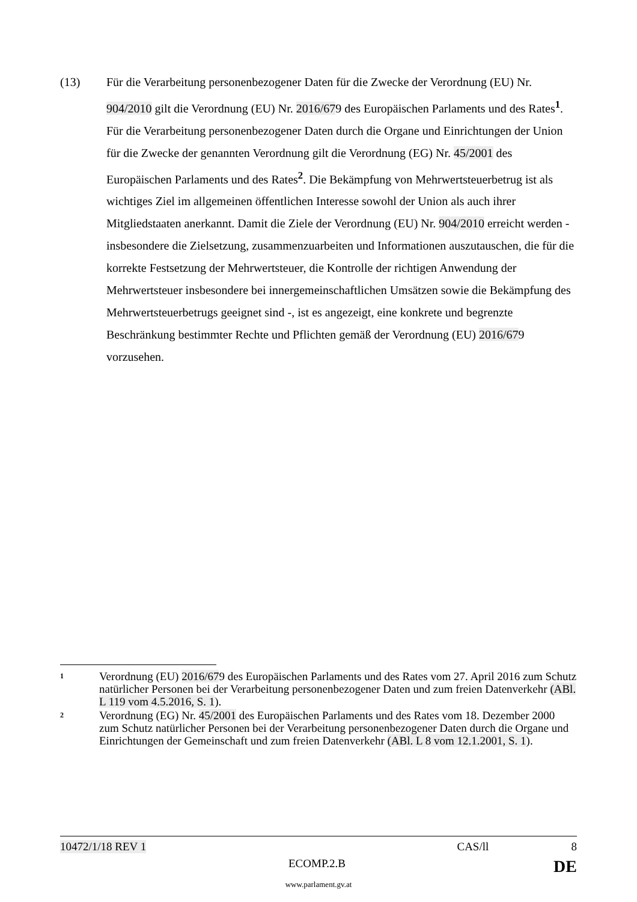(13) Für die Verarbeitung personenbezogener Daten für die Zwecke der Verordnung (EU) Nr. 904/2010 gilt die Verordnung (EU) Nr. 2016/679 des Europäischen Parlaments und des Rates<sup>1</sup>. Für die Verarbeitung personenbezogener Daten durch die Organe und Einrichtungen der Union für die Zwecke der genannten Verordnung gilt die Verordnung (EG) Nr. 45/2001 des Europäischen Parlaments und des Rates<sup>2</sup>. Die Bekämpfung von Mehrwertsteuerbetrug ist als wichtiges Ziel im allgemeinen öffentlichen Interesse sowohl der Union als auch ihrer Mitgliedstaaten anerkannt. Damit die Ziele der Verordnung (EU) Nr. 904/2010 erreicht werden - insbesondere die Zielsetzung, zusammenzuarbeiten und Informationen auszutauschen, die für die korrekte Festsetzung der Mehrwertsteuer, die Kontrolle der richtigen Anwendung der Mehrwertsteuer insbesondere bei innergemeinschaftlichen Umsätzen sowie die Bekämpfung des Mehrwertsteuerbetrugs geeignet sind -, ist es angezeigt, eine konkrete und begrenzte Beschränkung bestimmter Rechte und Pflichten gemäß der Verordnung (EU) 2016/679 vorzusehen.
1
Verordnung (EU) 2016/679 des Europäischen Parlaments und des Rates vom 27. April 2016 zum Schutz natürlicher Personen bei der Verarbeitung personenbezogener Daten und zum freien Datenverkehr (ABl. L 119 vom 4.5.2016, S. 1).
2
Verordnung (EG) Nr. 45/2001 des Europäischen Parlaments und des Rates vom 18. Dezember 2000 zum Schutz natürlicher Personen bei der Verarbeitung personenbezogener Daten durch die Organe und Einrichtungen der Gemeinschaft und zum freien Datenverkehr (ABl. L 8 vom 12.1.2001, S. 1).
10472/1/18 REV 1 CAS/ll 8
ECOMP.2.B DE
www.parlament.gv.at